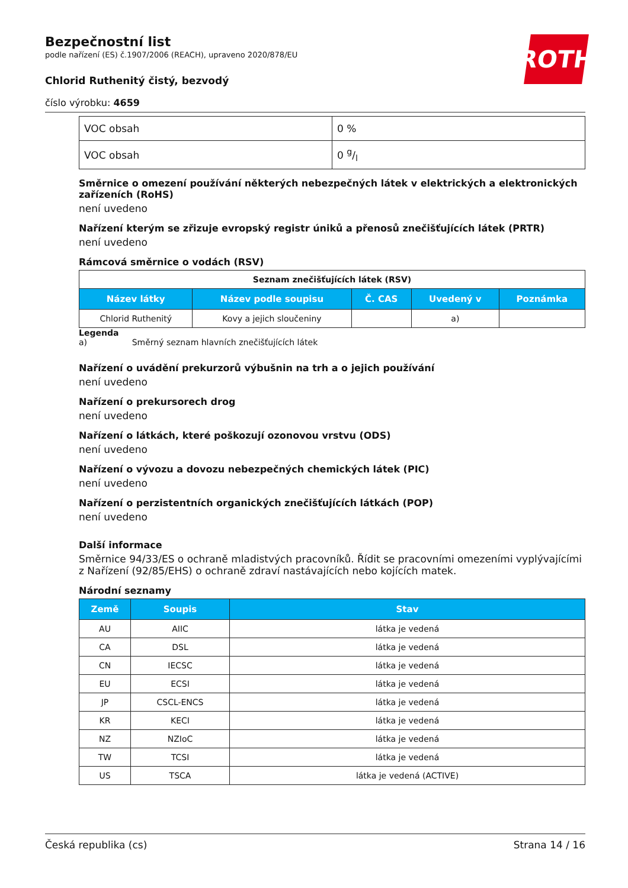ROTH
Bezpečnostní list
podle nařízení (ES) č.1907/2006 (REACH), upraveno 2020/878/EU
Chlorid Ruthenitý čistý, bezvodý
číslo výrobku: 4659
| VOC obsah | 0 % |
| VOC obsah | 0 g/l |
Směrnice o omezení používání některých nebezpečných látek v elektrických a elektronických zařízeních (RoHS)
není uvedeno
Nařízení kterým se zřizuje evropský registr úniků a přenosů znečišťujících látek (PRTR)
není uvedeno
Rámcová směrnice o vodách (RSV)
| Seznam znečišťujících látek (RSV) | | | | |
| Název látky | Název podle soupisu | Č. CAS | Uvedený v | Poznámka |
| Chlorid Ruthenitý | Kovy a jejich sloučeniny | | a) | |
Legenda
a) Směrný seznam hlavních znečišťujících látek
Nařízení o uvádění prekurzorů výbušnin na trh a o jejich používání
není uvedeno
Nařízení o prekursorech drog
není uvedeno
Nařízení o látkách, které poškozují ozonovou vrstvu (ODS)
není uvedeno
Nařízení o vývozu a dovozu nebezpečných chemických látek (PIC)
není uvedeno
Nařízení o perzistentních organických znečišťujících látkách (POP)
není uvedeno
Další informace
Směrnice 94/33/ES o ochraně mladistvých pracovníků. Řídit se pracovními omezeními vyplývajícími z Nařízení (92/85/EHS) o ochraně zdraví nastávajících nebo kojících matek.
Národní seznamy
| Země | Soupis | Stav |
| --- | --- | --- |
| AU | AIIC | látka je vedená |
| CA | DSL | látka je vedená |
| CN | IECSC | látka je vedená |
| EU | ECSI | látka je vedená |
| JP | CSCL-ENCS | látka je vedená |
| KR | KECI | látka je vedená |
| NZ | NZIoC | látka je vedená |
| TW | TCSI | látka je vedená |
| US | TSCA | látka je vedená (ACTIVE) |
Česká republika (cs) Strana 14 / 16